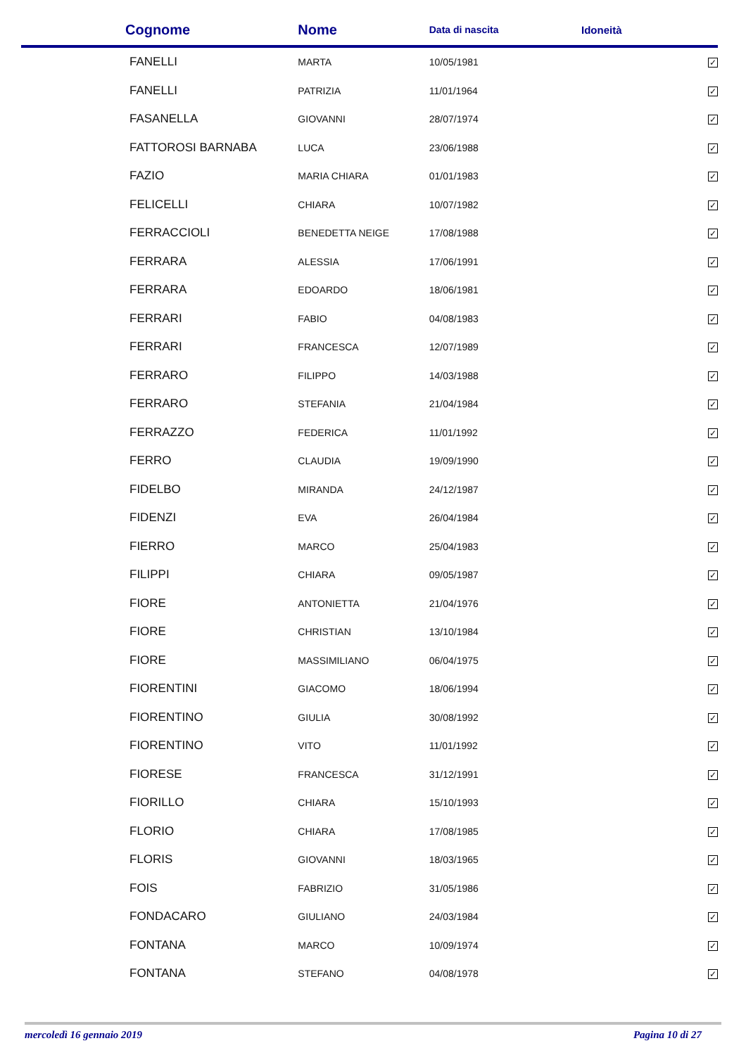| Cognome | Nome | Data di nascita | Idoneità |
| --- | --- | --- | --- |
| FANELLI | MARTA | 10/05/1981 | ✓ |
| FANELLI | PATRIZIA | 11/01/1964 | ✓ |
| FASANELLA | GIOVANNI | 28/07/1974 | ✓ |
| FATTOROSI BARNABA | LUCA | 23/06/1988 | ✓ |
| FAZIO | MARIA CHIARA | 01/01/1983 | ✓ |
| FELICELLI | CHIARA | 10/07/1982 | ✓ |
| FERRACCIOLI | BENEDETTA NEIGE | 17/08/1988 | ✓ |
| FERRARA | ALESSIA | 17/06/1991 | ✓ |
| FERRARA | EDOARDO | 18/06/1981 | ✓ |
| FERRARI | FABIO | 04/08/1983 | ✓ |
| FERRARI | FRANCESCA | 12/07/1989 | ✓ |
| FERRARO | FILIPPO | 14/03/1988 | ✓ |
| FERRARO | STEFANIA | 21/04/1984 | ✓ |
| FERRAZZO | FEDERICA | 11/01/1992 | ✓ |
| FERRO | CLAUDIA | 19/09/1990 | ✓ |
| FIDELBO | MIRANDA | 24/12/1987 | ✓ |
| FIDENZI | EVA | 26/04/1984 | ✓ |
| FIERRO | MARCO | 25/04/1983 | ✓ |
| FILIPPI | CHIARA | 09/05/1987 | ✓ |
| FIORE | ANTONIETTA | 21/04/1976 | ✓ |
| FIORE | CHRISTIAN | 13/10/1984 | ✓ |
| FIORE | MASSIMILIANO | 06/04/1975 | ✓ |
| FIORENTINI | GIACOMO | 18/06/1994 | ✓ |
| FIORENTINO | GIULIA | 30/08/1992 | ✓ |
| FIORENTINO | VITO | 11/01/1992 | ✓ |
| FIORESE | FRANCESCA | 31/12/1991 | ✓ |
| FIORILLO | CHIARA | 15/10/1993 | ✓ |
| FLORIO | CHIARA | 17/08/1985 | ✓ |
| FLORIS | GIOVANNI | 18/03/1965 | ✓ |
| FOIS | FABRIZIO | 31/05/1986 | ✓ |
| FONDACARO | GIULIANO | 24/03/1984 | ✓ |
| FONTANA | MARCO | 10/09/1974 | ✓ |
| FONTANA | STEFANO | 04/08/1978 | ✓ |
mercoledì 16 gennaio 2019 Pagina 10 di 27